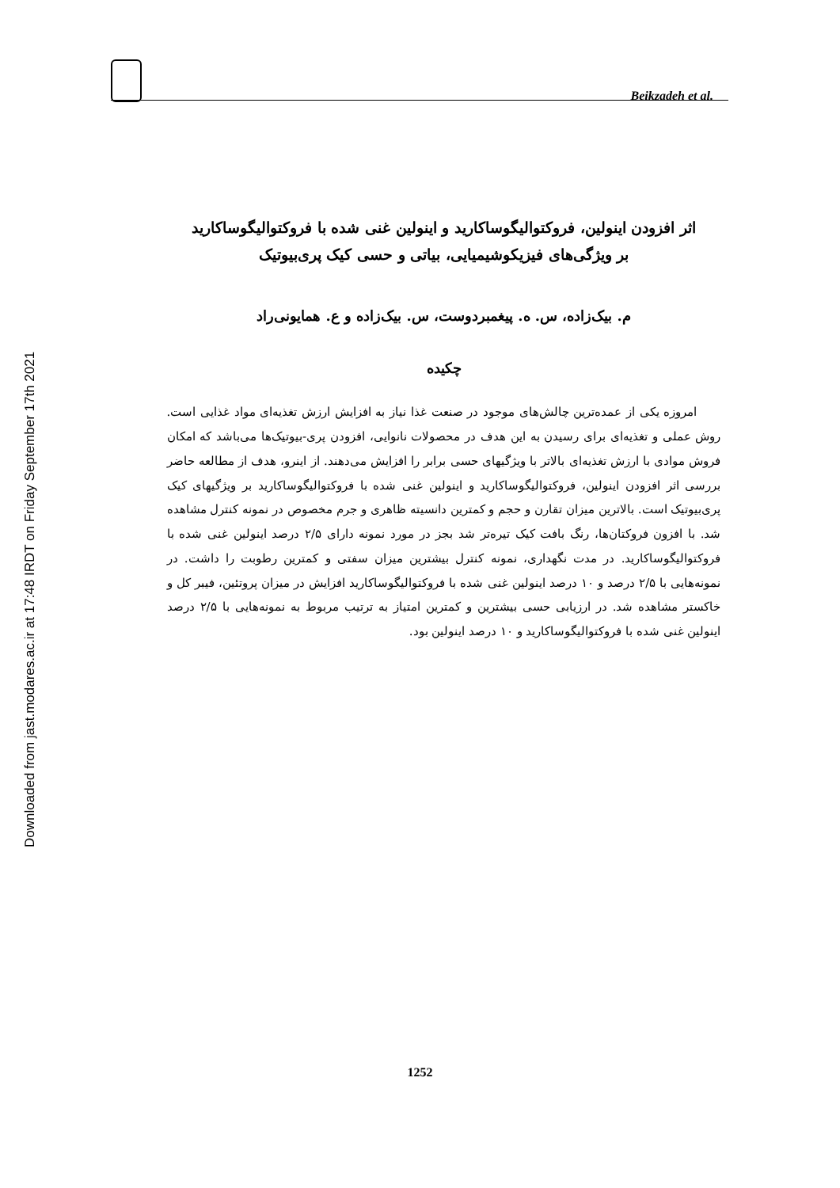Downloaded from jast.modares.ac.ir at 17:48 IRDT on Friday September 17th 2021
Beikzadeh et al.
اثر افزودن اینولین، فروکتوالیگوساکارید و اینولین غنی شده با فروکتوالیگوساکارید
بر ویژگی‌های فیزیکوشیمیایی، بیاتی و حسی کیک پری‌بیوتیک
م. بیک‌زاده، س. ه. پیغمبردوست، س. بیک‌زاده و ع. همایونی‌راد
چکیده
امروزه یکی از عمده‌ترین چالش‌های موجود در صنعت غذا نیاز به افزایش ارزش تغذیه‌ای مواد غذایی است. روش عملی و تغذیه‌ای برای رسیدن به این هدف در محصولات نانوایی، افزودن پری-بیوتیک‌ها می‌باشد که امکان فروش موادی با ارزش تغذیه‌ای بالاتر با ویژگیهای حسی برابر را افزایش می‌دهند. از اینرو، هدف از مطالعه حاضر بررسی اثر افزودن اینولین، فروکتوالیگوساکارید و اینولین غنی شده با فروکتوالیگوساکارید بر ویژگیهای کیک پری‌بیوتیک است. بالاترین میزان تقارن و حجم و کمترین دانسیته ظاهری و جرم مخصوص در نمونه کنترل مشاهده شد. با افزون فروکتان‌ها، رنگ بافت کیک تیره‌تر شد بجز در مورد نمونه دارای ۲/۵ درصد اینولین غنی شده با فروکتوالیگوساکارید. در مدت نگهداری، نمونه کنترل بیشترین میزان سفتی و کمترین رطوبت را داشت. در نمونه‌هایی با ۲/۵ درصد و ۱۰ درصد اینولین غنی شده با فروکتوالیگوساکارید افزایش در میزان پروتئین، فیبر کل و خاکستر مشاهده شد. در ارزیابی حسی بیشترین و کمترین امتیاز به ترتیب مربوط به نمونه‌هایی با ۲/۵ درصد اینولین غنی شده با فروکتوالیگوساکارید و ۱۰ درصد اینولین بود.
1252